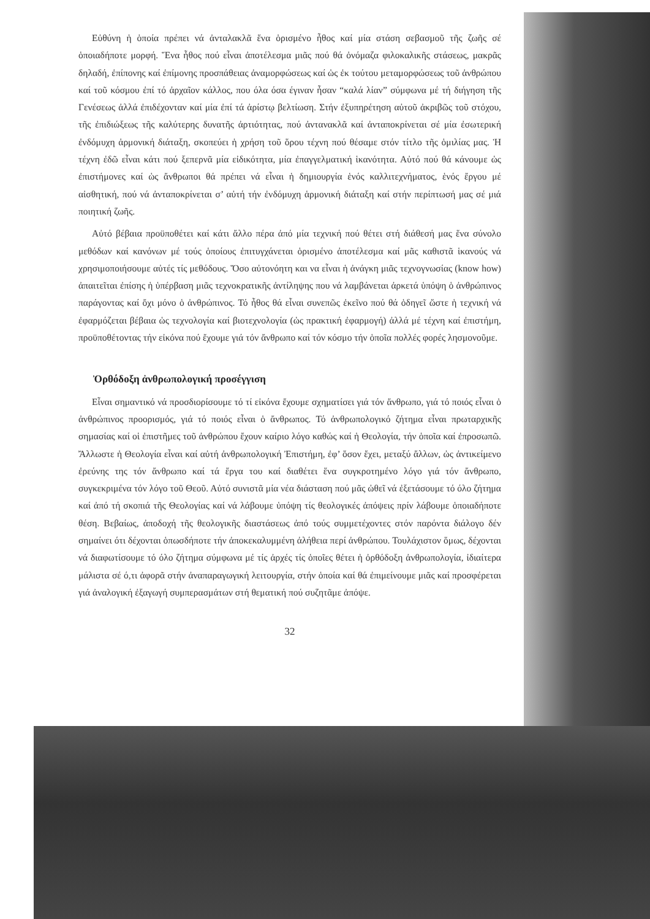Εὐθύνη ἡ ὁποία πρέπει νά ἀνταλακλᾶ ἕνα ὁρισμένο ἦθος καί μία στάση σεβασμοῦ τῆς ζωῆς σέ ὁποιαδήποτε μορφή. Ἕνα ἦθος πού εἶναι ἀποτέλεσμα μιᾶς πού θά ὀνόμαζα φιλοκαλικῆς στάσεως, μακρᾶς δηλαδή, ἐπίπονης καί ἐπίμονης προσπάθειας ἀναμορφώσεως καί ὡς ἐκ τούτου μεταμορφώσεως τοῦ ἀνθρώπου καί τοῦ κόσμου ἐπί τό ἀρχαῖον κάλλος, που όλα όσα έγιναν ἦσαν “καλά λίαν” σύμφωνα μέ τή διήγηση τῆς Γενέσεως ἀλλά ἐπιδέχονταν καί μία ἐπί τά ἀρίστῳ βελτίωση. Στήν ἐξυπηρέτηση αὐτοῦ ἀκριβῶς τοῦ στόχου, τῆς ἐπιδιώξεως τῆς καλύτερης δυνατῆς ἀρτιότητας, πού ἀντανακλᾶ καί ἀνταποκρίνεται σέ μία ἐσωτερική ἐνδόμυχη ἁρμονική διάταξη, σκοπεύει ἡ χρήση τοῦ ὅρου τέχνη πού θέσαμε στόν τίτλο τῆς ὁμιλίας μας. Ἡ τέχνη ἐδῶ εἶναι κάτι πού ξεπερνᾶ μία εἰδικότητα, μία ἐπαγγελματική ἱκανότητα. Αὐτό πού θά κάνουμε ὡς ἐπιστήμονες καί ὡς ἄνθρωποι θά πρέπει νά εἶναι ἡ δημιουργία ἑνός καλλιτεχνήματος, ἑνός ἔργου μέ αἰσθητική, πού νά ἀνταποκρίνεται σ’ αὐτή τήν ἐνδόμυχη ἁρμονική διάταξη καί στήν περίπτωσή μας σέ μιά ποιητική ζωῆς.
Αὐτό βέβαια προϋποθέτει καί κάτι ἄλλο πέρα ἀπό μία τεχνική πού θέτει στή διάθεσή μας ἕνα σύνολο μεθόδων καί κανόνων μέ τούς ὁποίους ἐπιτυγχάνεται ὁρισμένο ἀποτέλεσμα καί μᾶς καθιστᾶ ἱκανούς νά χρησιμοποιήσουμε αὐτές τίς μεθόδους. Ὅσο αὐτονόητη και να εἶναι ἡ ἀνάγκη μιᾶς τεχνογνωσίας (know how) ἀπαιτεῖται ἐπίσης ἡ ὑπέρβαση μιᾶς τεχνοκρατικῆς ἀντίληψης που νά λαμβάνεται ἀρκετά ὑπόψη ὁ ἀνθρώπινος παράγοντας καί ὄχι μόνο ὁ ἀνθρώπινος. Τό ἦθος θά εἶναι συνεπῶς ἐκεῖνο πού θά ὁδηγεῖ ὥστε ἡ τεχνική νά ἐφαρμόζεται βέβαια ὡς τεχνολογία καί βιοτεχνολογία (ὡς πρακτική ἐφαρμογή) ἀλλά μέ τέχνη καί ἐπιστήμη, προϋποθέτοντας τήν εἰκόνα πού ἔχουμε γιά τόν ἄνθρωπο καί τόν κόσμο τήν ὁποῖα πολλές φορές λησμονοῦμε.
Ὀρθόδοξη ἀνθρωπολογική προσέγγιση
Εἶναι σημαντικό νά προσδιορίσουμε τό τί εἰκόνα ἔχουμε σχηματίσει γιά τόν ἄνθρωπο, γιά τό ποιός εἶναι ὁ ἀνθρώπινος προορισμός, γιά τό ποιός εἶναι ὁ ἄνθρωπος. Τό ἀνθρωπολογικό ζήτημα εἶναι πρωταρχικῆς σημασίας καί οἱ ἐπιστῆμες τοῦ ἀνθρώπου ἔχουν καίριο λόγο καθώς καί ἡ Θεολογία, τήν ὁποῖα καί ἐπροσωπῶ. Ἄλλωστε ἡ Θεολογία εἶναι καί αὐτή ἀνθρωπολογική Ἐπιστήμη, ἐφ’ ὅσον ἔχει, μεταξύ ἄλλων, ὡς ἀντικείμενο ἐρεύνης της τόν ἄνθρωπο καί τά ἔργα του καί διαθέτει ἕνα συγκροτημένο λόγο γιά τόν ἄνθρωπο, συγκεκριμένα τόν λόγο τοῦ Θεοῦ. Αὐτό συνιστᾶ μία νέα διάσταση πού μᾶς ὠθεῖ νά ἐξετάσουμε τό όλο ζήτημα καί ἀπό τή σκοπιά τῆς Θεολογίας καί νά λάβουμε ὑπόψη τίς θεολογικές ἀπόψεις πρίν λάβουμε ὁποιαδήποτε θέση. Βεβαίως, ἀποδοχή τῆς θεολογικῆς διαστάσεως ἀπό τούς συμμετέχοντες στόν παρόντα διάλογο δέν σημαίνει ότι δέχονται ὁπωσδήποτε τήν ἀποκεκαλυμμένη ἀλήθεια περί ἀνθρώπου. Τουλάχιστον ὅμως, δέχονται νά διαφωτίσουμε τό όλο ζήτημα σύμφωνα μέ τίς ἀρχές τίς ὁποῖες θέτει ἡ ὀρθόδοξη ἀνθρωπολογία, ἰδιαίτερα μάλιστα σέ ό,τι ἀφορᾶ στήν ἀναπαραγωγική λειτουργία, στήν ὁποία καί θά ἐπιμείνουμε μιᾶς καί προσφέρεται γιά ἀναλογική ἐξαγωγή συμπερασμάτων στή θεματική πού συζητᾶμε ἀπόψε.
32